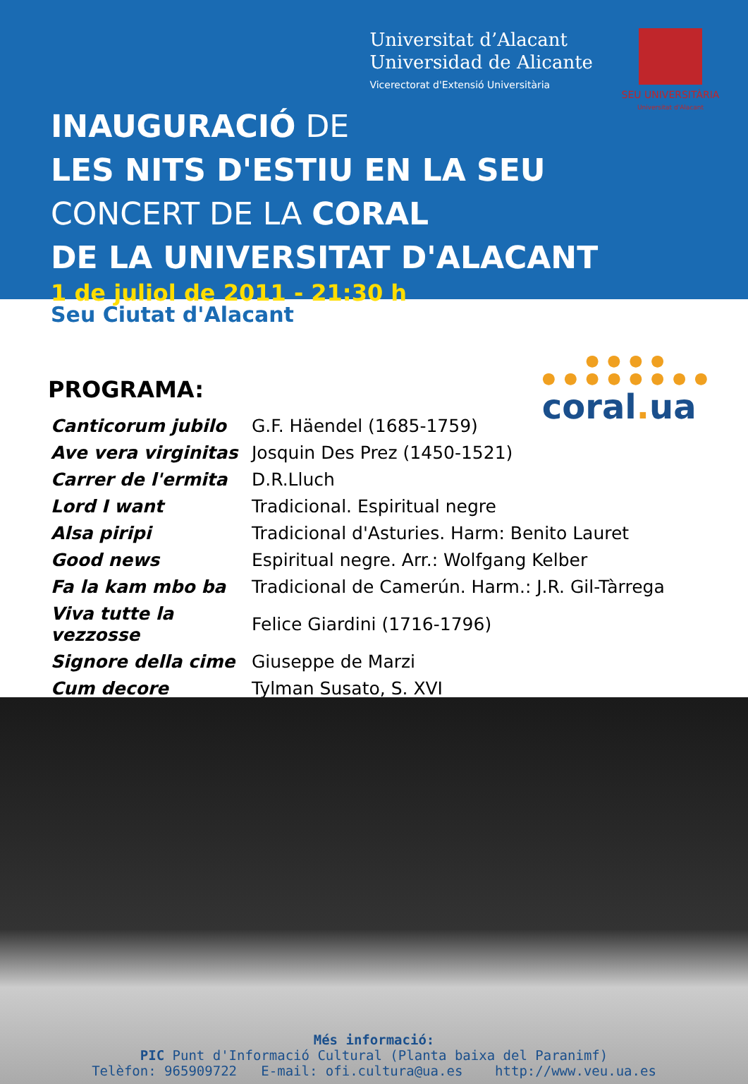Universitat d’Alacant
Universidad de Alicante
Vicerectorat d'Extensió Universitària
SEU UNIVERSITÀRIA
Universitat d'Alacant
INAUGURACIÓ DE
LES NITS D'ESTIU EN LA SEU
CONCERT DE LA CORAL
DE LA UNIVERSITAT D'ALACANT
1 de juliol de 2011 - 21:30 h
Seu Ciutat d'Alacant
● ● ● ●
● ● ● ● ● ● ● ●
coral. ua
PROGRAMA:
| Canticorum jubilo | G.F. Häendel (1685-1759) |
| Ave vera virginitas | Josquin Des Prez (1450-1521) |
| Carrer de l'ermita | D.R.Lluch |
| Lord I want | Tradicional. Espiritual negre |
| Alsa piripi | Tradicional d'Asturies. Harm: Benito Lauret |
| Good news | Espiritual negre. Arr.: Wolfgang Kelber |
| Fa la kam mbo ba | Tradicional de Camerún. Harm.: J.R. Gil-Tàrrega |
| Viva tutte la vezzosse | Felice Giardini (1716-1796) |
| Signore della cime | Giuseppe de Marzi |
| Cum decore | Tylman Susato, S. XVI |
Més informació:
PIC Punt d'Informació Cultural (Planta baixa del Paranimf)
Telèfon: 965909722 E-mail: ofi.cultura@ua.es http://www.veu.ua.es